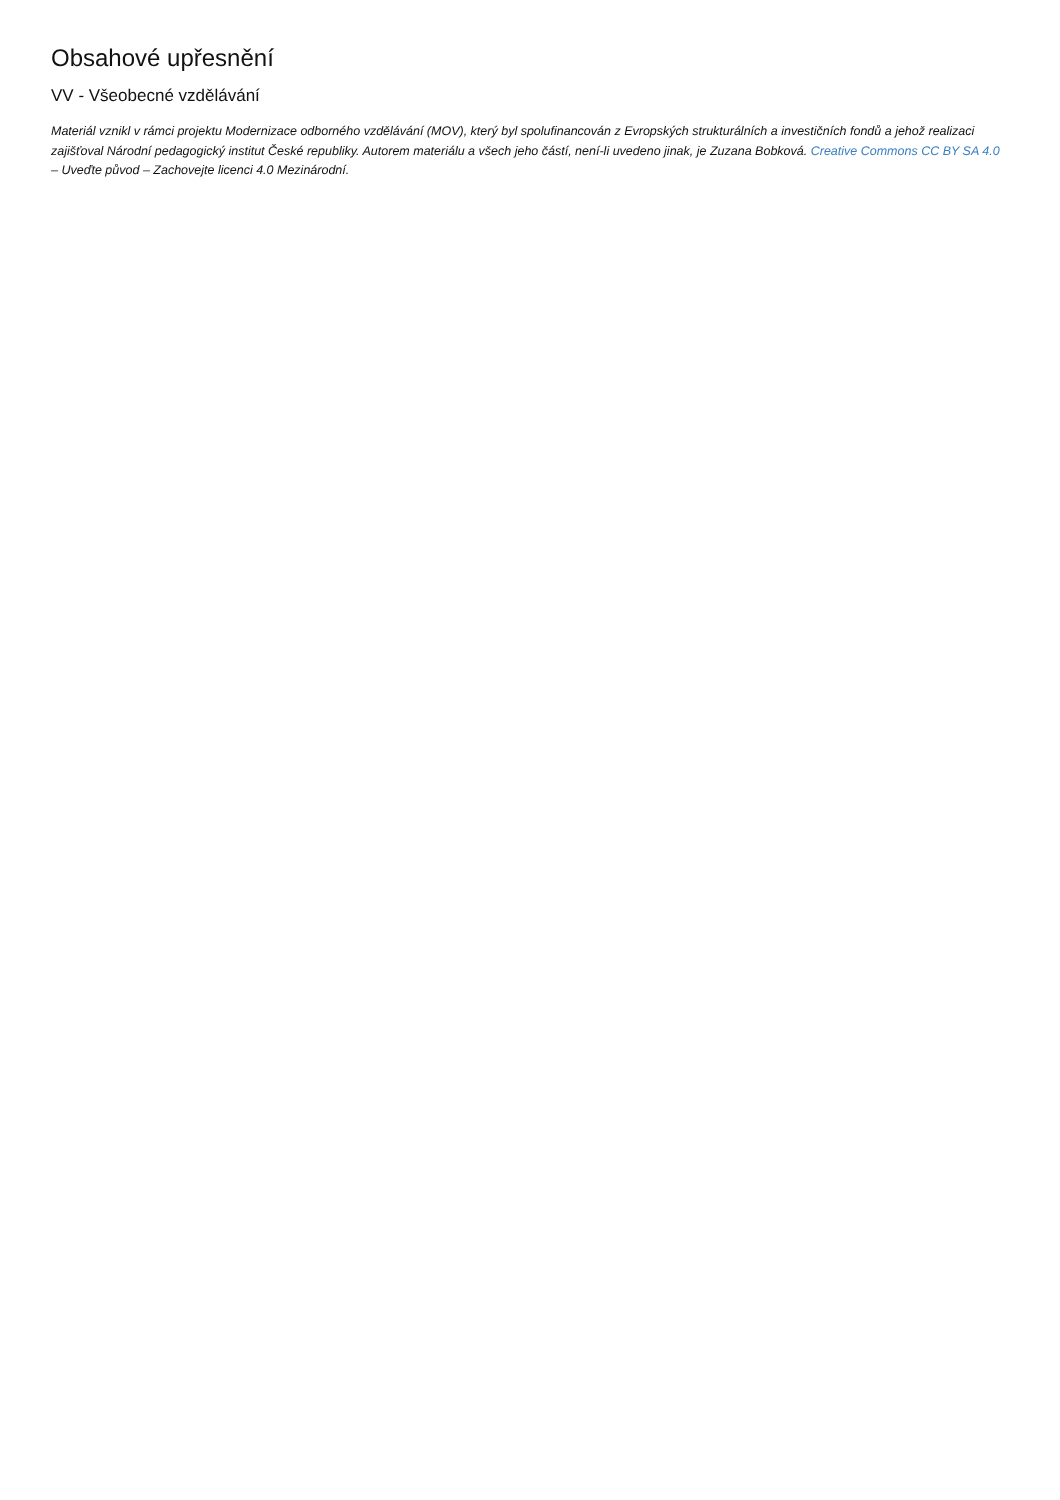Obsahové upřesnění
VV - Všeobecné vzdělávání
Materiál vznikl v rámci projektu Modernizace odborného vzdělávání (MOV), který byl spolufinancován z Evropských strukturálních a investičních fondů a jehož realizaci zajišťoval Národní pedagogický institut České republiky. Autorem materiálu a všech jeho částí, není-li uvedeno jinak, je Zuzana Bobková. Creative Commons CC BY SA 4.0 – Uveďte původ – Zachovejte licenci 4.0 Mezinárodní.